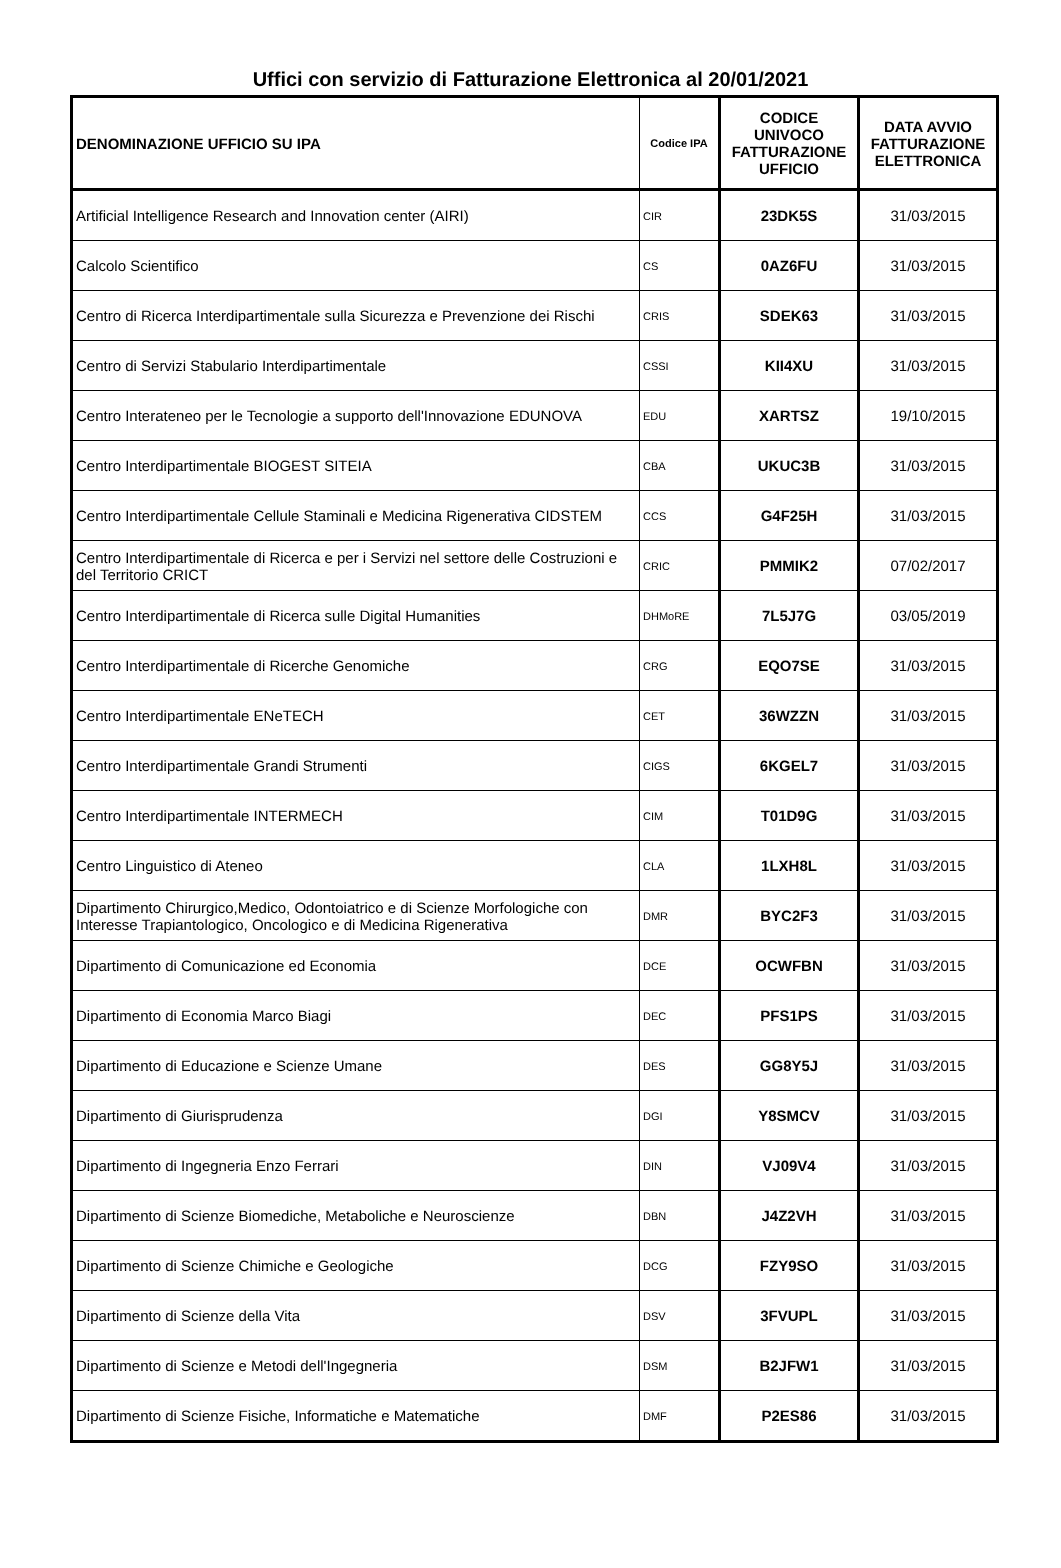Uffici con servizio di Fatturazione Elettronica al 20/01/2021
| DENOMINAZIONE UFFICIO SU IPA | Codice IPA | CODICE UNIVOCO FATTURAZIONE UFFICIO | DATA AVVIO FATTURAZIONE ELETTRONICA |
| --- | --- | --- | --- |
| Artificial Intelligence Research and Innovation center (AIRI) | CIR | 23DK5S | 31/03/2015 |
| Calcolo Scientifico | CS | 0AZ6FU | 31/03/2015 |
| Centro di Ricerca Interdipartimentale sulla Sicurezza e Prevenzione dei Rischi | CRIS | SDEK63 | 31/03/2015 |
| Centro di Servizi Stabulario Interdipartimentale | CSSI | KII4XU | 31/03/2015 |
| Centro Interateneo per le Tecnologie a supporto dell'Innovazione EDUNOVA | EDU | XARTSZ | 19/10/2015 |
| Centro Interdipartimentale BIOGEST SITEIA | CBA | UKUC3B | 31/03/2015 |
| Centro Interdipartimentale Cellule Staminali e Medicina Rigenerativa CIDSTEM | CCS | G4F25H | 31/03/2015 |
| Centro Interdipartimentale di Ricerca e per i Servizi nel settore delle Costruzioni e del Territorio CRICT | CRIC | PMMIK2 | 07/02/2017 |
| Centro Interdipartimentale di Ricerca sulle Digital Humanities | DHMoRE | 7L5J7G | 03/05/2019 |
| Centro Interdipartimentale di Ricerche Genomiche | CRG | EQO7SE | 31/03/2015 |
| Centro Interdipartimentale ENeTECH | CET | 36WZZN | 31/03/2015 |
| Centro Interdipartimentale Grandi Strumenti | CIGS | 6KGEL7 | 31/03/2015 |
| Centro Interdipartimentale INTERMECH | CIM | T01D9G | 31/03/2015 |
| Centro Linguistico di Ateneo | CLA | 1LXH8L | 31/03/2015 |
| Dipartimento Chirurgico,Medico, Odontoiatrico e di Scienze Morfologiche con Interesse Trapiantologico, Oncologico e di Medicina Rigenerativa | DMR | BYC2F3 | 31/03/2015 |
| Dipartimento di Comunicazione ed Economia | DCE | OCWFBN | 31/03/2015 |
| Dipartimento di Economia Marco Biagi | DEC | PFS1PS | 31/03/2015 |
| Dipartimento di Educazione e Scienze Umane | DES | GG8Y5J | 31/03/2015 |
| Dipartimento di Giurisprudenza | DGI | Y8SMCV | 31/03/2015 |
| Dipartimento di Ingegneria Enzo Ferrari | DIN | VJ09V4 | 31/03/2015 |
| Dipartimento di Scienze Biomediche, Metaboliche e Neuroscienze | DBN | J4Z2VH | 31/03/2015 |
| Dipartimento di Scienze Chimiche e Geologiche | DCG | FZY9SO | 31/03/2015 |
| Dipartimento di Scienze della Vita | DSV | 3FVUPL | 31/03/2015 |
| Dipartimento di Scienze e Metodi dell'Ingegneria | DSM | B2JFW1 | 31/03/2015 |
| Dipartimento di Scienze Fisiche, Informatiche e Matematiche | DMF | P2ES86 | 31/03/2015 |